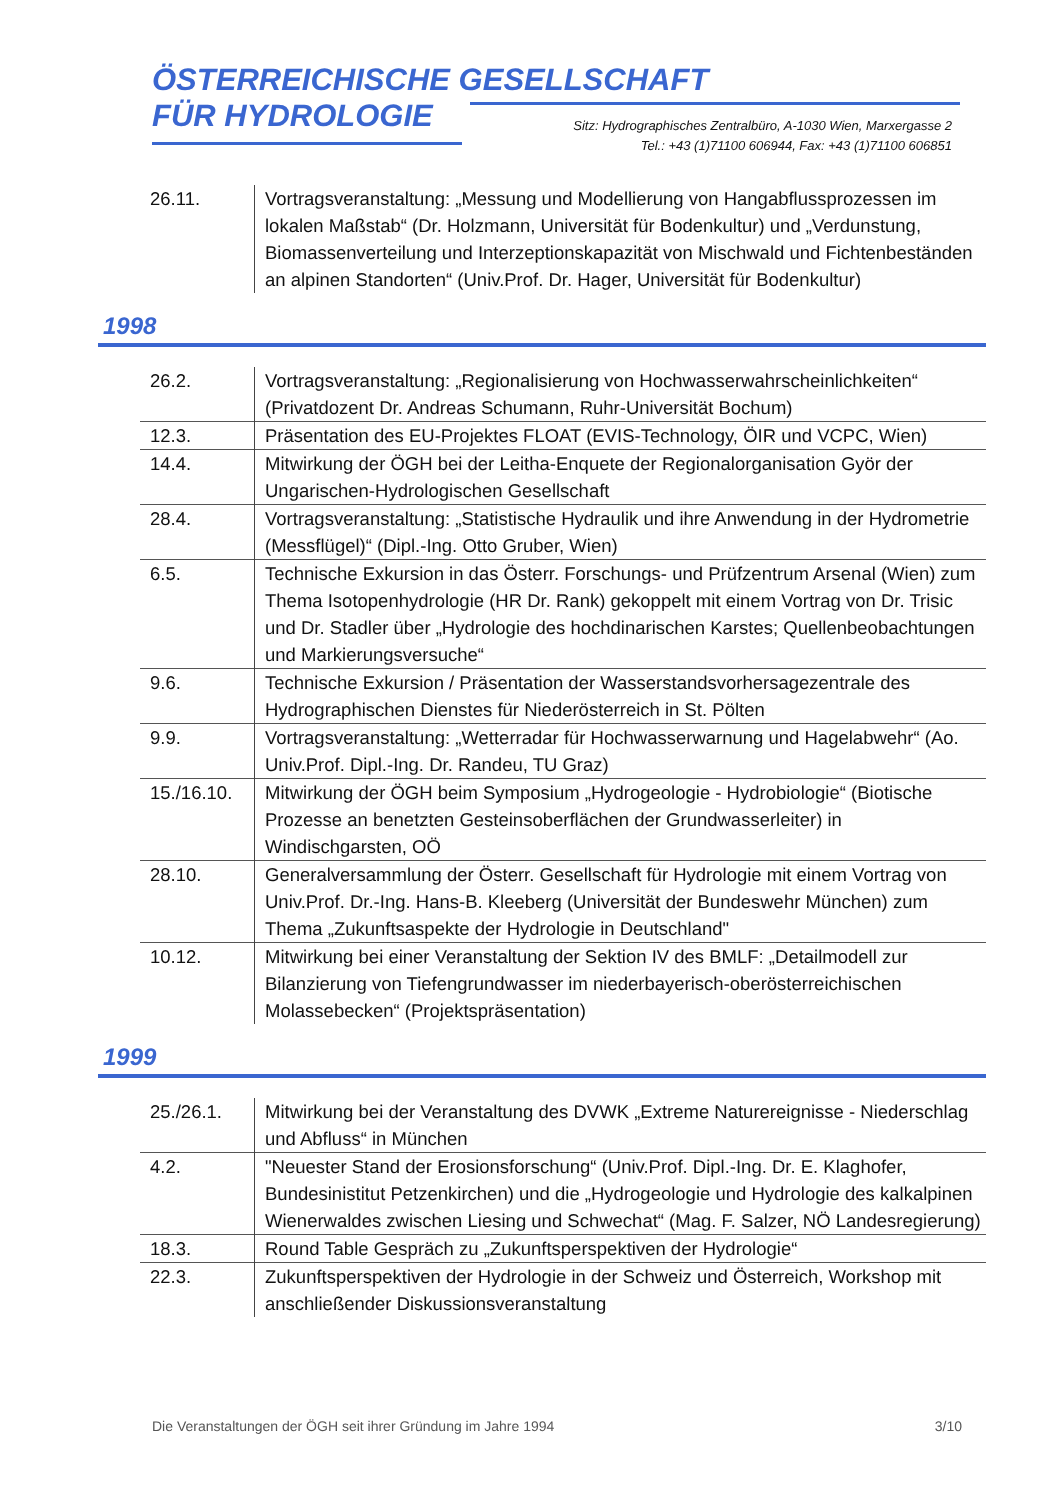ÖSTERREICHISCHE GESELLSCHAFT
FÜR HYDROLOGIE
Sitz: Hydrographisches Zentralbüro, A-1030 Wien, Marxergasse 2
Tel.: +43 (1)71100 606944, Fax: +43 (1)71100 606851
| 26.11. | Vortragsveranstaltung: „Messung und Modellierung von Hangabflussprozessen im lokalen Maßstab“ (Dr. Holzmann, Universität für Bodenkultur) und „Verdunstung, Biomassenverteilung und Interzeptionskapazität von Mischwald und Fichtenbeständen an alpinen Standorten“ (Univ.Prof. Dr. Hager, Universität für Bodenkultur) |
1998
| 26.2. | Vortragsveranstaltung: „Regionalisierung von Hochwasserwahrscheinlichkeiten“ (Privatdozent Dr. Andreas Schumann, Ruhr-Universität Bochum) |
| 12.3. | Präsentation des EU-Projektes FLOAT (EVIS-Technology, ÖIR und VCPC, Wien) |
| 14.4. | Mitwirkung der ÖGH bei der Leitha-Enquete der Regionalorganisation Györ der Ungarischen-Hydrologischen Gesellschaft |
| 28.4. | Vortragsveranstaltung: „Statistische Hydraulik und ihre Anwendung in der Hydrometrie (Messflügel)“ (Dipl.-Ing. Otto Gruber, Wien) |
| 6.5. | Technische Exkursion in das Österr. Forschungs- und Prüfzentrum Arsenal (Wien) zum Thema Isotopenhydrologie (HR Dr. Rank) gekoppelt mit einem Vortrag von Dr. Trisic und Dr. Stadler über „Hydrologie des hochdinarischen Karstes; Quellenbeobachtungen und Markierungsversuche“ |
| 9.6. | Technische Exkursion / Präsentation der Wasserstandsvorhersagezentrale des Hydrographischen Dienstes für Niederösterreich in St. Pölten |
| 9.9. | Vortragsveranstaltung: „Wetterradar für Hochwasserwarnung und Hagelabwehr“ (Ao. Univ.Prof. Dipl.-Ing. Dr. Randeu, TU Graz) |
| 15./16.10. | Mitwirkung der ÖGH beim Symposium „Hydrogeologie - Hydrobiologie“ (Biotische Prozesse an benetzten Gesteinsoberflächen der Grundwasserleiter) in Windischgarsten, OÖ |
| 28.10. | Generalversammlung der Österr. Gesellschaft für Hydrologie mit einem Vortrag von Univ.Prof. Dr.-Ing. Hans-B. Kleeberg (Universität der Bundeswehr München) zum Thema „Zukunftsaspekte der Hydrologie in Deutschland" |
| 10.12. | Mitwirkung bei einer Veranstaltung der Sektion IV des BMLF: „Detailmodell zur Bilanzierung von Tiefengrundwasser im niederbayerisch-oberösterreichischen Molassebecken“ (Projektspräsentation) |
1999
| 25./26.1. | Mitwirkung bei der Veranstaltung des DVWK „Extreme Naturereignisse - Niederschlag und Abfluss“ in München |
| 4.2. | "Neuester Stand der Erosionsforschung“ (Univ.Prof. Dipl.-Ing. Dr. E. Klaghofer, Bundesinistitut Petzenkirchen) und die „Hydrogeologie und Hydrologie des kalkalpinen Wienerwaldes zwischen Liesing und Schwechat“ (Mag. F. Salzer, NÖ Landesregierung) |
| 18.3. | Round Table Gespräch zu „Zukunftsperspektiven der Hydrologie“ |
| 22.3. | Zukunftsperspektiven der Hydrologie in der Schweiz und Österreich, Workshop mit anschließender Diskussionsveranstaltung |
Die Veranstaltungen der ÖGH seit ihrer Gründung im Jahre 1994 3/10